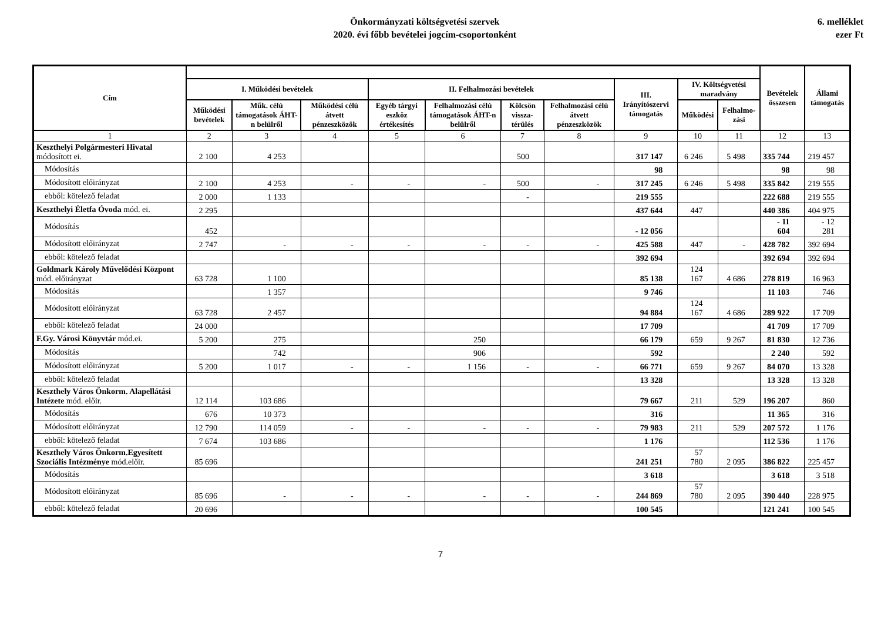Önkormányzati költségvetési szervek
2020. évi főbb bevételei jogcím-csoportonként
6. melléklet
ezer Ft
| Cím | | | | | | | | | | | Bevételek összesen | Állami támogatás |
| --- | --- | --- | --- | --- | --- | --- | --- | --- | --- | --- | --- | --- |
| | I. Működési bevételek | | | II. Felhalmozási bevételek | | | | III. Irányítószervi támogatás | IV. Költségvetési maradvány | | | |
| | Működési bevételek | Műk. célú támogatások ÁHT-n belülről | Működési célú átvett pénzeszközök | Egyéb tárgyi eszköz értékesítés | Felhalmozási célú támogatások ÁHT-n belülről | Kölcsön vissza-térülés | Felhalmozási célú átvett pénzeszközök | | Működési | Felhalmo-zási | | |
| 1 | 2 | 3 | 4 | 5 | 6 | 7 | 8 | 9 | 10 | 11 | 12 | 13 |
| Keszthelyi Polgármesteri Hivatal módosított ei. | 2 100 | 4 253 | | | | 500 | | 317 147 | 6 246 | 5 498 | 335 744 | 219 457 |
| Módosítás | | | | | | | | 98 | | | 98 | 98 |
| Módosított előirányzat | 2 100 | 4 253 | - | - | - | 500 | - | 317 245 | 6 246 | 5 498 | 335 842 | 219 555 |
| ebből: kötelező feladat | 2 000 | 1 133 | | | | - | | 219 555 | | | 222 688 | 219 555 |
| Keszthelyi Életfa Óvoda mód. ei. | 2 295 | | | | | | | 437 644 | 447 | | 440 386 | 404 975 |
| Módosítás | 452 | | | | | | | - 12 056 | | | - 11 604 | - 12 281 |
| Módosított előirányzat | 2 747 | - | - | - | - | - | - | 425 588 | 447 | - | 428 782 | 392 694 |
| ebből: kötelező feladat | | | | | | | | 392 694 | | | 392 694 | 392 694 |
| Goldmark Károly Művelődési Központ mód. előirányzat | 63 728 | 1 100 | | | | | | 85 138 | 124 167 | 4 686 | 278 819 | 16 963 |
| Módosítás | | 1 357 | | | | | | 9 746 | | | 11 103 | 746 |
| Módosított előirányzat | 63 728 | 2 457 | | | | | | 94 884 | 124 167 | 4 686 | 289 922 | 17 709 |
| ebből: kötelező feladat | 24 000 | | | | | | | 17 709 | | | 41 709 | 17 709 |
| F.Gy. Városi Könyvtár mód.ei. | 5 200 | 275 | | | 250 | | | 66 179 | 659 | 9 267 | 81 830 | 12 736 |
| Módosítás | | 742 | | | 906 | | | 592 | | | 2 240 | 592 |
| Módosított előirányzat | 5 200 | 1 017 | - | - | 1 156 | - | - | 66 771 | 659 | 9 267 | 84 070 | 13 328 |
| ebből: kötelező feladat | | | | | | | | 13 328 | | | 13 328 | 13 328 |
| Keszthely Város Önkorm. Alapellátási Intézete mód. előir. | 12 114 | 103 686 | | | | | | 79 667 | 211 | 529 | 196 207 | 860 |
| Módosítás | 676 | 10 373 | | | | | | 316 | | | 11 365 | 316 |
| Módosított előirányzat | 12 790 | 114 059 | - | - | - | - | - | 79 983 | 211 | 529 | 207 572 | 1 176 |
| ebből: kötelező feladat | 7 674 | 103 686 | | | | | | 1 176 | | | 112 536 | 1 176 |
| Keszthely Város Önkorm.Egyesített Szociális Intézménye mód.előir. | 85 696 | | | | | | | 241 251 | 57 780 | 2 095 | 386 822 | 225 457 |
| Módosítás | | | | | | | | 3 618 | | | 3 618 | 3 518 |
| Módosított előirányzat | 85 696 | - | - | - | - | - | - | 244 869 | 57 780 | 2 095 | 390 440 | 228 975 |
| ebből: kötelező feladat | 20 696 | | | | | | | 100 545 | | | 121 241 | 100 545 |
7